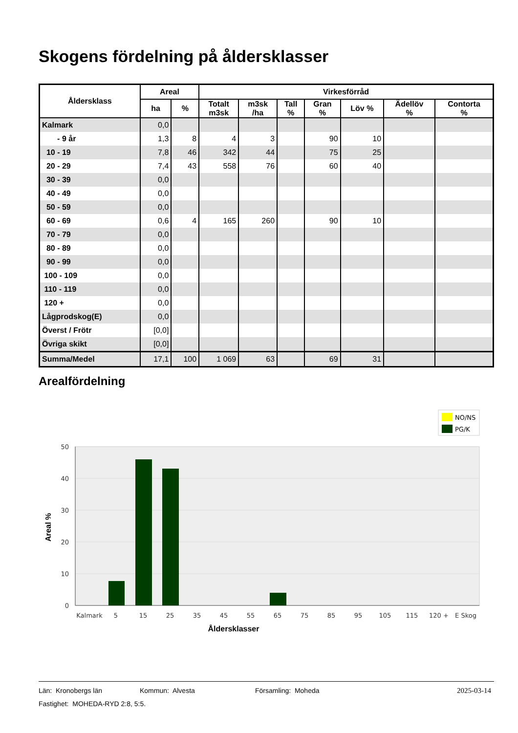Skogens fördelning på åldersklasser
| Åldersklass | Areal | | Virkesförråd | | | | | | |
| --- | --- | --- | --- | --- | --- | --- | --- | --- | --- |
| | ha | % | Totalt m3sk | m3sk /ha | Tall % | Gran % | Löv % | Ädellöv % | Contorta % |
| Kalmark | 0,0 | | | | | | | | |
| - 9 år | 1,3 | 8 | 4 | 3 | | 90 | 10 | | |
| 10 - 19 | 7,8 | 46 | 342 | 44 | | 75 | 25 | | |
| 20 - 29 | 7,4 | 43 | 558 | 76 | | 60 | 40 | | |
| 30 - 39 | 0,0 | | | | | | | | |
| 40 - 49 | 0,0 | | | | | | | | |
| 50 - 59 | 0,0 | | | | | | | | |
| 60 - 69 | 0,6 | 4 | 165 | 260 | | 90 | 10 | | |
| 70 - 79 | 0,0 | | | | | | | | |
| 80 - 89 | 0,0 | | | | | | | | |
| 90 - 99 | 0,0 | | | | | | | | |
| 100 - 109 | 0,0 | | | | | | | | |
| 110 - 119 | 0,0 | | | | | | | | |
| 120 + | 0,0 | | | | | | | | |
| Lågprodskog(E) | 0,0 | | | | | | | | |
| Överst / Frötr | [0,0] | | | | | | | | |
| Övriga skikt | [0,0] | | | | | | | | |
| Summa/Medel | 17,1 | 100 | 1 069 | 63 | | 69 | 31 | | |
Arealfördelning
NO/NS
PG/K
50
40
30
20
10
0
Kalmark
5
15
25
35
45
55
65
75
85
95
105
115
120 +
E Skog
Åldersklasser
Areal %
Län: Kronobergs län Kommun: Alvesta Församling: Moheda 2025-03-14
Fastighet: MOHEDA-RYD 2:8, 5:5.